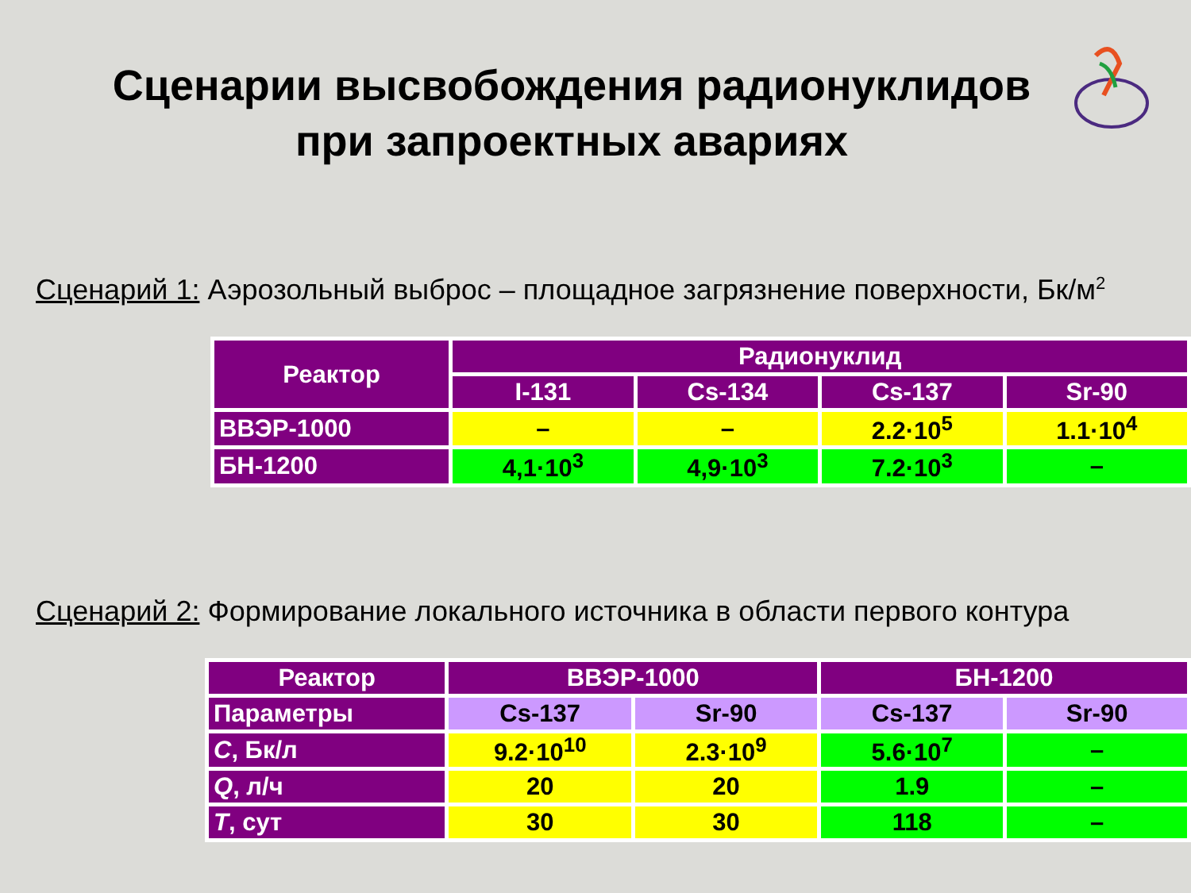Сценарии высвобождения радионуклидов
при запроектных авариях
Сценарий 1: Аэрозольный выброс – площадное загрязнение поверхности, Бк/м<sup>2</sup>
| Реактор | Радионуклид | | | |
| --- | --- | --- | --- | --- |
| | I-131 | Cs-134 | Cs-137 | Sr-90 |
| ВВЭР-1000 | – | – | 2.2·10<sup>5</sup> | 1.1·10<sup>4</sup> |
| БН-1200 | 4,1·10<sup>3</sup> | 4,9·10<sup>3</sup> | 7.2·10<sup>3</sup> | – |
Сценарий 2: Формирование локального источника в области первого контура
| Реактор | ВВЭР-1000 | | БН-1200 | |
| --- | --- | --- | --- | --- |
| Параметры | Cs-137 | Sr-90 | Cs-137 | Sr-90 |
| C , Бк/л | 9.2·10<sup>10</sup> | 2.3·10<sup>9</sup> | 5.6·10<sup>7</sup> | – |
| Q , л/ч | 20 | 20 | 1.9 | – |
| T , сут | 30 | 30 | 118 | – |